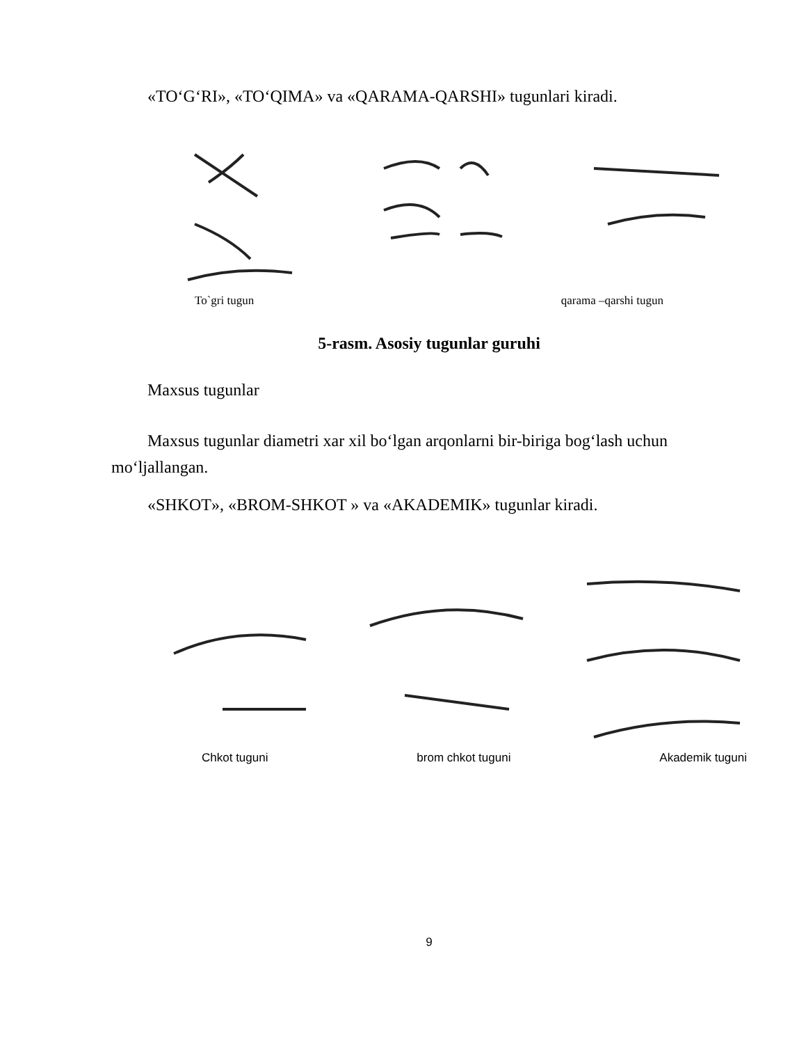«TO‘G‘RI», «TO‘QIMA» va «QARAMA-QARSHI» tugunlari kiradi.
To`gri tugun qarama –qarshi tugun
5-rasm. Asosiy tugunlar guruhi
Maxsus tugunlar
Maxsus tugunlar diametri xar xil bo‘lgan arqonlarni bir-biriga bog‘lash uchun
mo‘ljallangan.
«SHKOT», «BROM-SHKOT » va «AKADEMIK» tugunlar kiradi.
Chkot tuguni brom chkot tuguni Akademik tuguni
9